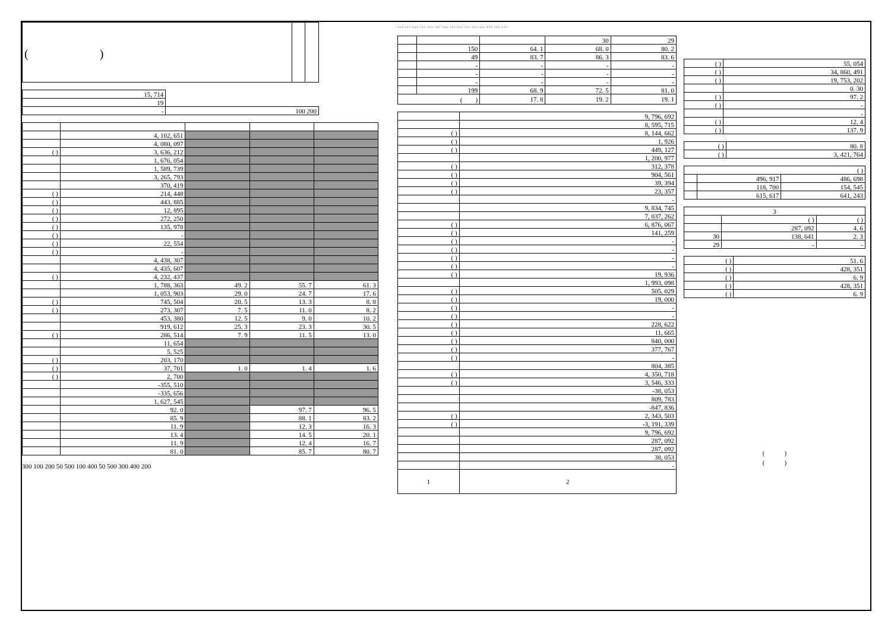| ( ) | | |
| 15, 714 | |
| 19 | |
| - | 100 200 |
| | 4, 102, 651 | | | |
| | 4, 080, 097 | | | |
| ( ) | 3, 636, 212 | | | |
| | 1, 676, 054 | | | |
| | 1, 589, 739 | | | |
| | 3, 265, 793 | | | |
| | 370, 419 | | | |
| ( ) | 214, 448 | | | |
| ( ) | 443, 885 | | | |
| ( ) | 12, 895 | | | |
| ( ) | 272, 250 | | | |
| ( ) | 135, 978 | | | |
| ( ) | - | | | |
| ( ) | 22, 554 | | | |
| ( ) | - | | | |
| | 4, 438, 307 | | | |
| | 4, 435, 607 | | | |
| ( ) | 4, 232, 437 | | | |
| | 1, 788, 363 | 49. 2 | 55. 7 | 61. 3 |
| | 1, 053, 903 | 29. 0 | 24. 7 | 17. 6 |
| ( ) | 745, 504 | 20. 5 | 13. 3 | 8. 8 |
| ( ) | 273, 307 | 7. 5 | 11. 0 | 8. 2 |
| | 453, 380 | 12. 5 | 9. 0 | 10. 2 |
| | 919, 612 | 25. 3 | 23. 3 | 30. 5 |
| ( ) | 286, 514 | 7. 9 | 11. 5 | 13. 0 |
| | 11, 654 | | | |
| | 5, 525 | | | |
| ( ) | 203, 170 | | | |
| ( ) | 37, 701 | 1. 0 | 1. 4 | 1. 6 |
| ( ) | 2, 700 | | | |
| | -355, 510 | | | |
| | -335, 656 | | | |
| | 1, 627, 545 | | | |
| | 92. 0 | | 97. 7 | 96. 5 |
| | 85. 9 | | 88. 1 | 83. 2 |
| | 11. 9 | | 12. 3 | 16. 3 |
| | 13. 4 | | 14. 5 | 20. 1 |
| | 11. 9 | | 12. 4 | 16. 7 |
| | 81. 0 | | 85. 7 | 80. 7 |
300 100 200 50 500 100 400 50 500 300 400 200
… … … … … … … … … … … … … … …
| | | | 30 | 29 |
| --- | --- | --- | --- | --- |
| | 150 | 64. 1 | 68. 0 | 80. 2 |
| | 49 | 83. 7 | 86. 3 | 83. 6 |
| | - | - | - | - |
| | - | - | - | - |
| | - | - | - | - |
| | 199 | 68. 9 | 72. 5 | 81. 0 |
| ( ) | | 17. 8 | 19. 2 | 19. 1 |
| | 9, 796, 692 |
| | 8, 595, 715 |
| ( ) | 8, 144, 662 |
| ( ) | 1, 926 |
| ( ) | 449, 127 |
| | 1, 200, 977 |
| ( ) | 312, 378 |
| ( ) | 904, 561 |
| ( ) | 39, 394 |
| ( ) | 23, 357 |
| | - |
| | 9, 834, 745 |
| | 7, 037, 262 |
| ( ) | 6, 876, 067 |
| ( ) | 141, 259 |
| ( ) | - |
| ( ) | - |
| ( ) | - |
| ( ) | - |
| ( ) | 19, 936 |
| | 1, 993, 098 |
| ( ) | 505, 029 |
| ( ) | 19, 000 |
| ( ) | - |
| ( ) | - |
| ( ) | 228, 622 |
| ( ) | 11, 665 |
| ( ) | 840, 000 |
| ( ) | 377, 767 |
| ( ) | - |
| | 804, 385 |
| ( ) | 4, 350, 718 |
| ( ) | 3, 546, 333 |
| | -38, 053 |
| | 809, 783 |
| | -847, 836 |
| ( ) | 2, 343, 503 |
| ( ) | -3, 191, 339 |
| | 9, 796, 692 |
| | 287, 092 |
| | 287, 092 |
| | 38, 053 |
| | - |
| 1 | 2 |
| ( ) | 55, 054 |
| ( ) | 34, 860, 491 |
| ( ) | 19, 753, 202 |
| | 0. 30 |
| ( ) | 97. 2 |
| ( ) | - |
| | - |
| ( ) | 12. 4 |
| ( ) | 137. 9 |
| ( ) | 80. 8 |
| ( ) | 3, 421, 764 |
| ( ) | | |
| | 496, 917 | 486, 698 |
| | 118, 700 | 154, 545 |
| | 615, 617 | 641, 243 |
| 3 | | |
| | ( ) | ( ) |
| | 287, 092 | 4. 6 |
| 30 | 138, 641 | 2. 3 |
| 29 | - | - |
| ( ) | 51. 6 |
| ( ) | 428, 351 |
| ( ) | 6. 9 |
| ( ) | 428, 351 |
| ( ) | 6. 9 |
(　　　)
(　　　)